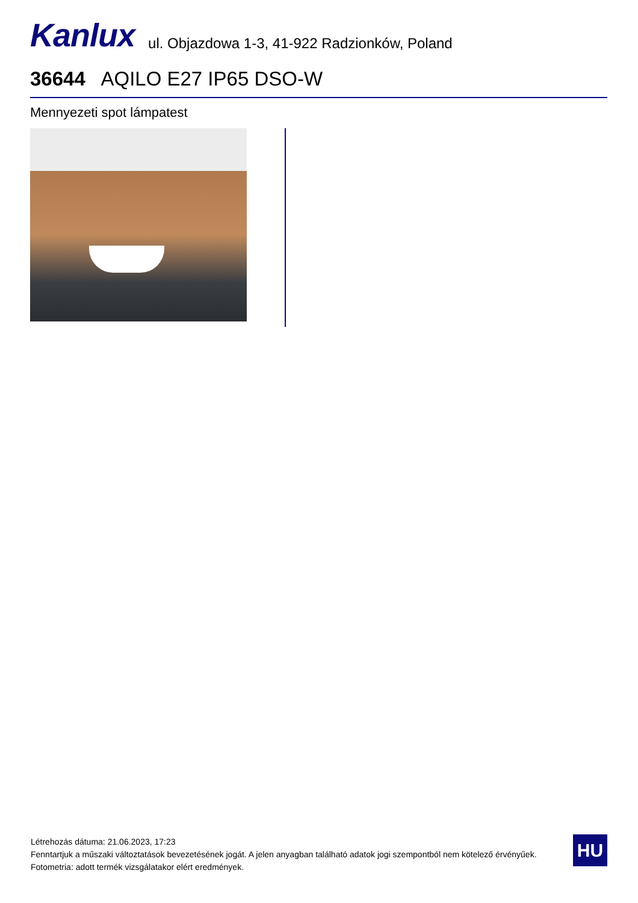Kanlux
ul. Objazdowa 1-3, 41-922 Radzionków, Poland
36644 AQILO E27 IP65 DSO-W
Mennyezeti spot lámpatest
Létrehozás dátuma: 21.06.2023, 17:23
Fenntartjuk a műszaki változtatások bevezetésének jogát. A jelen anyagban található adatok jogi szempontból nem kötelező érvényűek.
Fotometria: adott termék vizsgálatakor elért eredmények.
HU